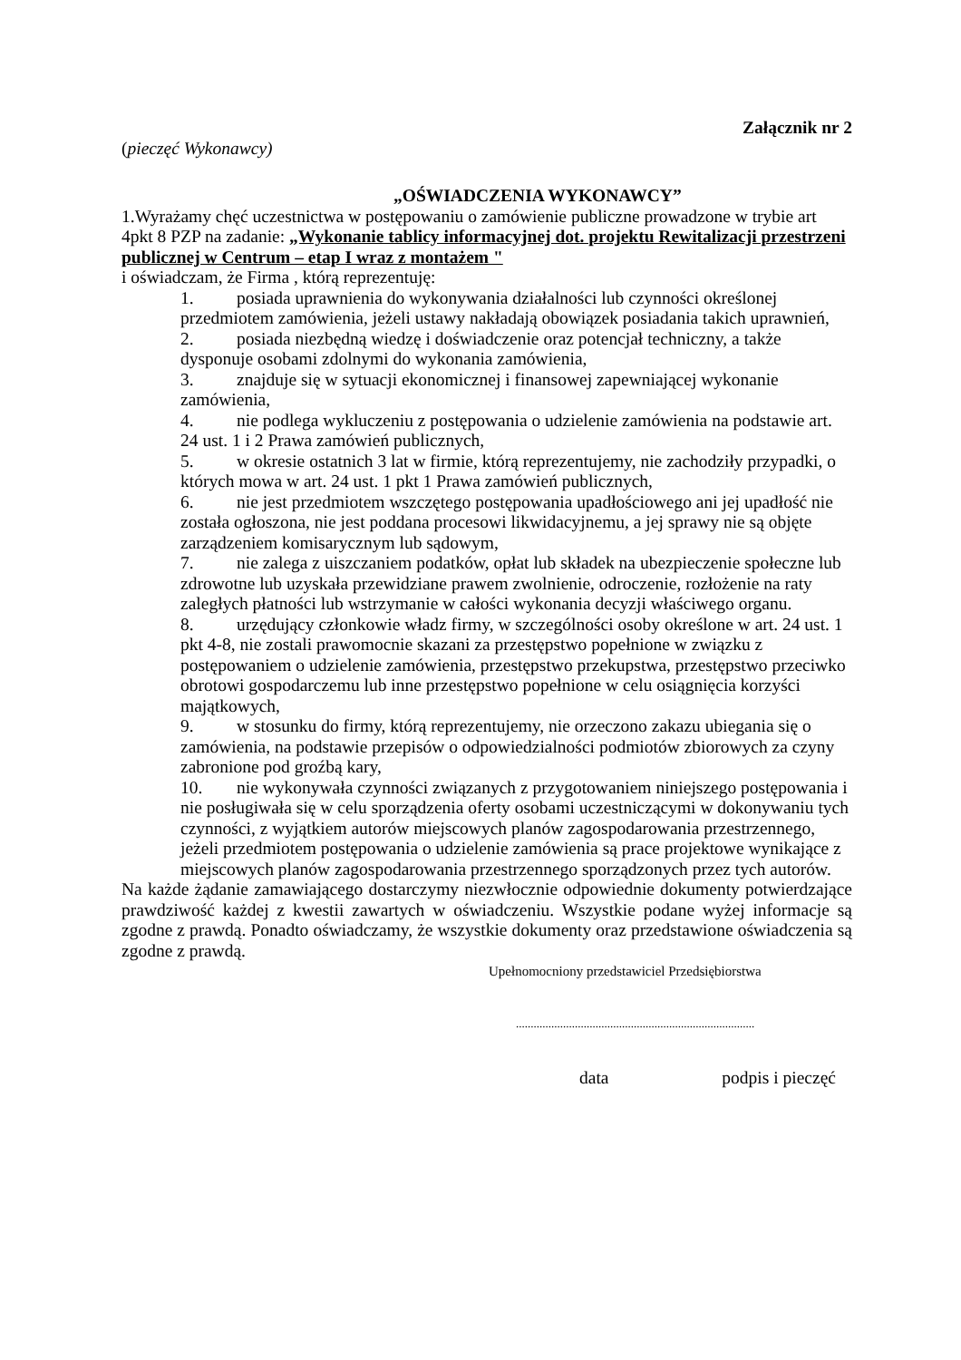Załącznik nr 2
(pieczęć Wykonawcy)
„OŚWIADCZENIA WYKONAWCY”
1.Wyrażamy chęć uczestnictwa w postępowaniu o zamówienie publiczne prowadzone w trybie art 4pkt 8 PZP na zadanie: „Wykonanie tablicy informacyjnej dot. projektu Rewitalizacji przestrzeni publicznej w Centrum – etap I wraz z montażem "
i oświadczam, że Firma , którą reprezentuję:
1. posiada uprawnienia do wykonywania działalności lub czynności określonej przedmiotem zamówienia, jeżeli ustawy nakładają obowiązek posiadania takich uprawnień,
2. posiada niezbędną wiedzę i doświadczenie oraz potencjał techniczny, a także dysponuje osobami zdolnymi do wykonania zamówienia,
3. znajduje się w sytuacji ekonomicznej i finansowej zapewniającej wykonanie zamówienia,
4. nie podlega wykluczeniu z postępowania o udzielenie zamówienia na podstawie art. 24 ust. 1 i 2 Prawa zamówień publicznych,
5. w okresie ostatnich 3 lat w firmie, którą reprezentujemy, nie zachodziły przypadki, o których mowa w art. 24 ust. 1 pkt 1 Prawa zamówień publicznych,
6. nie jest przedmiotem wszczętego postępowania upadłościowego ani jej upadłość nie została ogłoszona, nie jest poddana procesowi likwidacyjnemu, a jej sprawy nie są objęte zarządzeniem komisarycznym lub sądowym,
7. nie zalega z uiszczaniem podatków, opłat lub składek na ubezpieczenie społeczne lub zdrowotne lub uzyskała przewidziane prawem zwolnienie, odroczenie, rozłożenie na raty zaległych płatności lub wstrzymanie w całości wykonania decyzji właściwego organu.
8. urzędujący członkowie władz firmy, w szczególności osoby określone w art. 24 ust. 1 pkt 4-8, nie zostali prawomocnie skazani za przestępstwo popełnione w związku z postępowaniem o udzielenie zamówienia, przestępstwo przekupstwa, przestępstwo przeciwko obrotowi gospodarczemu lub inne przestępstwo popełnione w celu osiągnięcia korzyści majątkowych,
9. w stosunku do firmy, którą reprezentujemy, nie orzeczono zakazu ubiegania się o zamówienia, na podstawie przepisów o odpowiedzialności podmiotów zbiorowych za czyny zabronione pod groźbą kary,
10. nie wykonywała czynności związanych z przygotowaniem niniejszego postępowania i nie posługiwała się w celu sporządzenia oferty osobami uczestniczącymi w dokonywaniu tych czynności, z wyjątkiem autorów miejscowych planów zagospodarowania przestrzennego, jeżeli przedmiotem postępowania o udzielenie zamówienia są prace projektowe wynikające z miejscowych planów zagospodarowania przestrzennego sporządzonych przez tych autorów.
Na każde żądanie zamawiającego dostarczymy niezwłocznie odpowiednie dokumenty potwierdzające prawdziwość każdej z kwestii zawartych w oświadczeniu. Wszystkie podane wyżej informacje są zgodne z prawdą. Ponadto oświadczamy, że wszystkie dokumenty oraz przedstawione oświadczenia są zgodne z prawdą.
Upełnomocniony przedstawiciel Przedsiębiorstwa
.................................................................................
data podpis i pieczęć